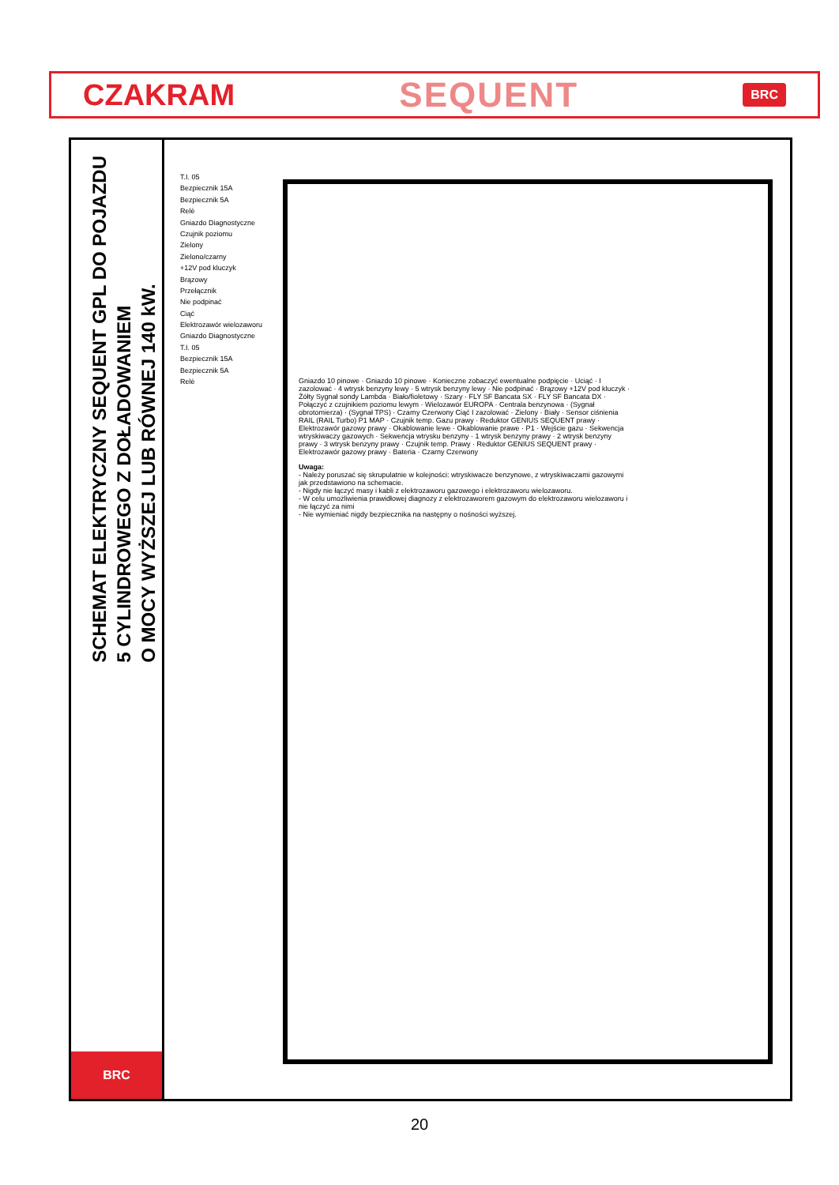CZAKRAM SEQUENT BRC
SCHEMAT ELEKTRYCZNY SEQUENT GPL DO POJAZDU
5 CYLINDROWEGO Z DOŁADOWANIEM
O MOCY WYŻSZEJ LUB RÓWNEJ 140 kW.
BRC
T.I. 05
Bezpiecznik 15A
Bezpiecznik 5A
Relè
Gniazdo Diagnostyczne
Czujnik poziomu
Zielony
Zielono/czarny
+12V pod kluczyk
Brązowy
Przełącznik
Nie podpinać
Ciąć
Elektrozawór wielozaworu
Gniazdo Diagnostyczne
T.I. 05
Bezpiecznik 15A
Bezpiecznik 5A
Relè
Gniazdo 10 pinowe · Gniazdo 10 pinowe · Konieczne zobaczyć ewentualne podpięcie · Uciąć · I zazolować · 4 wtrysk benzyny lewy · 5 wtrysk benzyny lewy · Nie podpinać · Brązowy +12V pod kluczyk · Żółty Sygnał sondy Lambda · Biało/fioletowy · Szary · FLY SF Bancata SX · FLY SF Bancata DX · Połączyć z czujnikiem poziomu lewym · Wielozawór EUROPA · Centrala benzynowa · (Sygnał obrotomierza) · (Sygnał TPS) · Czarny Czerwony Ciąć I zazolować · Zielony · Biały · Sensor ciśnienia RAIL (RAIL Turbo) P1 MAP · Czujnik temp. Gazu prawy · Reduktor GENIUS SEQUENT prawy · Elektrozawór gazowy prawy · Okablowanie lewe · Okablowanie prawe · P1 · Wejście gazu · Sekwencja wtryskiwaczy gazowych · Sekwencja wtrysku benzyny · 1 wtrysk benzyny prawy · 2 wtrysk benzyny prawy · 3 wtrysk benzyny prawy · Czujnik temp. Prawy · Reduktor GENIUS SEQUENT prawy · Elektrozawór gazowy prawy · Bateria · Czarny Czerwony
Uwaga:
- Należy poruszać się skrupulatnie w kolejności: wtryskiwacze benzynowe, z wtryskiwaczami gazowymi jak przedstawiono na schemacie.
- Nigdy nie łączyć masy i kabli z elektrozaworu gazowego i elektrozaworu wielozaworu.
- W celu umożliwienia prawidłowej diagnozy z elektrozaworem gazowym do elektrozaworu wielozaworu i nie łączyć za nimi
- Nie wymieniać nigdy bezpiecznika na następny o nośności wyższej.
20